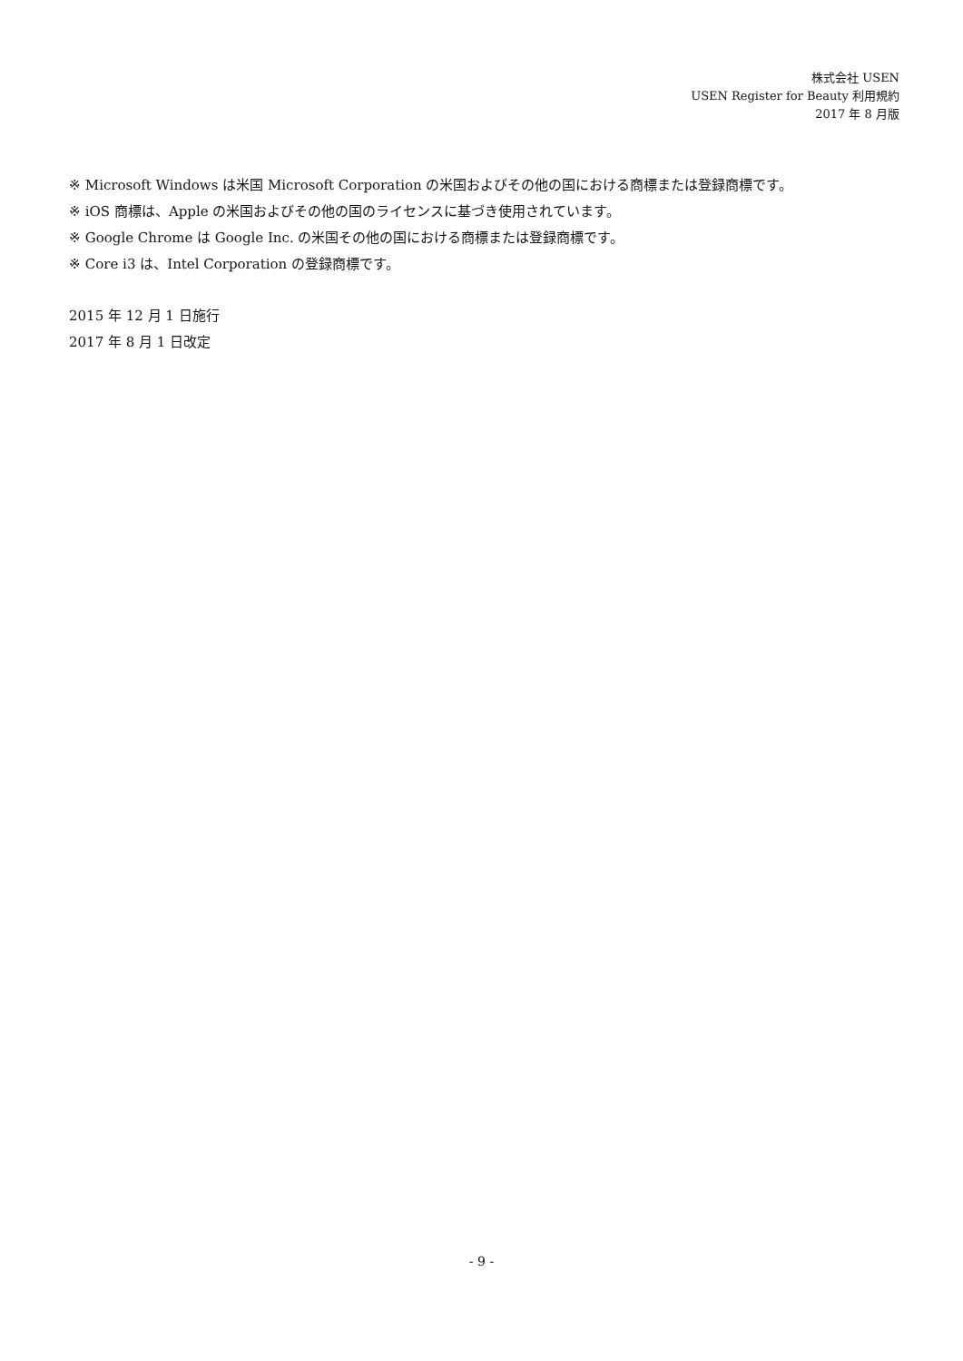株式会社 USEN
USEN Register for Beauty 利用規約
2017 年 8 月版
※ Microsoft Windows は米国 Microsoft Corporation の米国およびその他の国における商標または登録商標です。
※ iOS 商標は、Apple の米国およびその他の国のライセンスに基づき使用されています。
※ Google Chrome は Google Inc. の米国その他の国における商標または登録商標です。
※ Core i3 は、Intel Corporation の登録商標です。
2015 年 12 月 1 日施行
2017 年 8 月 1 日改定
- 9 -